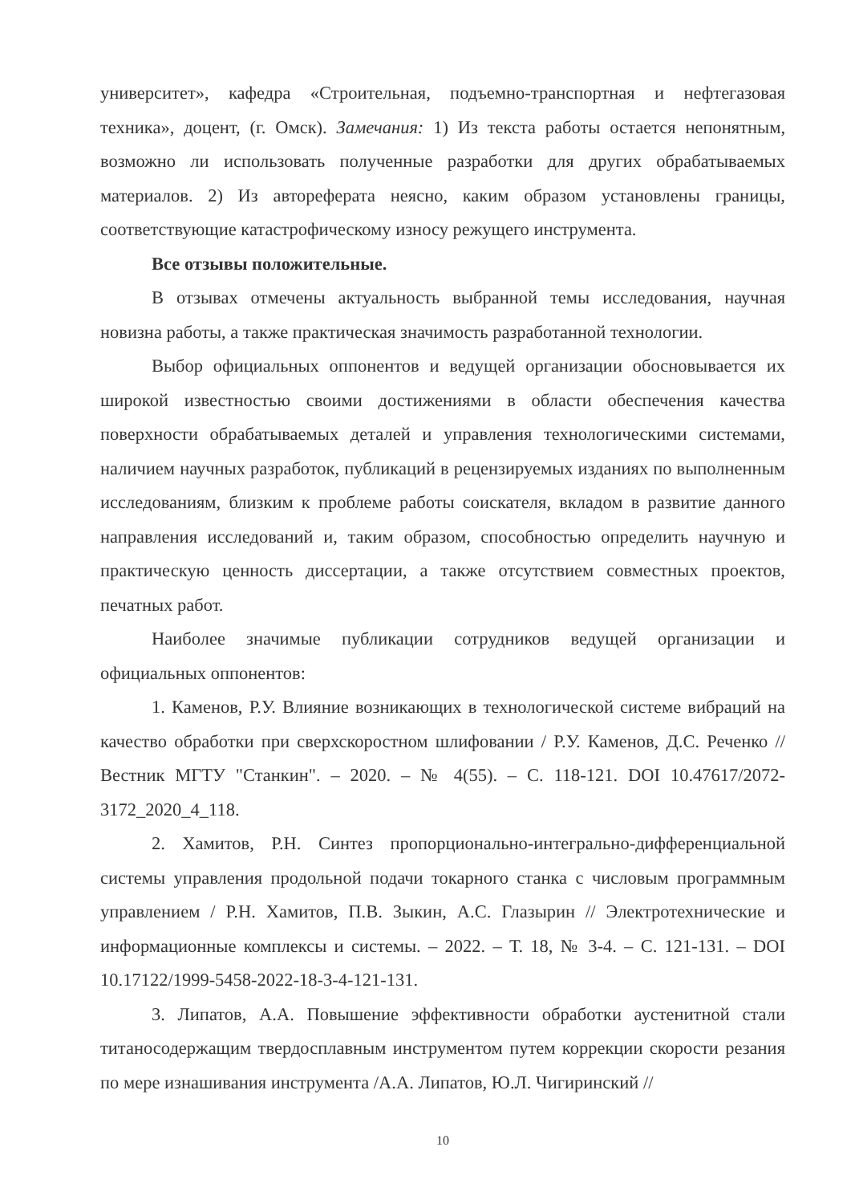университет», кафедра «Строительная, подъемно-транспортная и нефтегазовая техника», доцент, (г. Омск). Замечания: 1) Из текста работы остается непонятным, возможно ли использовать полученные разработки для других обрабатываемых материалов. 2) Из автореферата неясно, каким образом установлены границы, соответствующие катастрофическому износу режущего инструмента.
Все отзывы положительные.
В отзывах отмечены актуальность выбранной темы исследования, научная новизна работы, а также практическая значимость разработанной технологии.
Выбор официальных оппонентов и ведущей организации обосновывается их широкой известностью своими достижениями в области обеспечения качества поверхности обрабатываемых деталей и управления технологическими системами, наличием научных разработок, публикаций в рецензируемых изданиях по выполненным исследованиям, близким к проблеме работы соискателя, вкладом в развитие данного направления исследований и, таким образом, способностью определить научную и практическую ценность диссертации, а также отсутствием совместных проектов, печатных работ.
Наиболее значимые публикации сотрудников ведущей организации и официальных оппонентов:
1. Каменов, Р.У. Влияние возникающих в технологической системе вибраций на качество обработки при сверхскоростном шлифовании / Р.У. Каменов, Д.С. Реченко // Вестник МГТУ "Станкин". – 2020. – № 4(55). – С. 118-121. DOI 10.47617/2072-3172_2020_4_118.
2. Хамитов, Р.Н. Синтез пропорционально-интегрально-дифференциальной системы управления продольной подачи токарного станка с числовым программным управлением / Р.Н. Хамитов, П.В. Зыкин, А.С. Глазырин // Электротехнические и информационные комплексы и системы. – 2022. – Т. 18, № 3-4. – С. 121-131. – DOI 10.17122/1999-5458-2022-18-3-4-121-131.
3. Липатов, А.А. Повышение эффективности обработки аустенитной стали титаносодержащим твердосплавным инструментом путем коррекции скорости резания по мере изнашивания инструмента /А.А. Липатов, Ю.Л. Чигиринский //
10